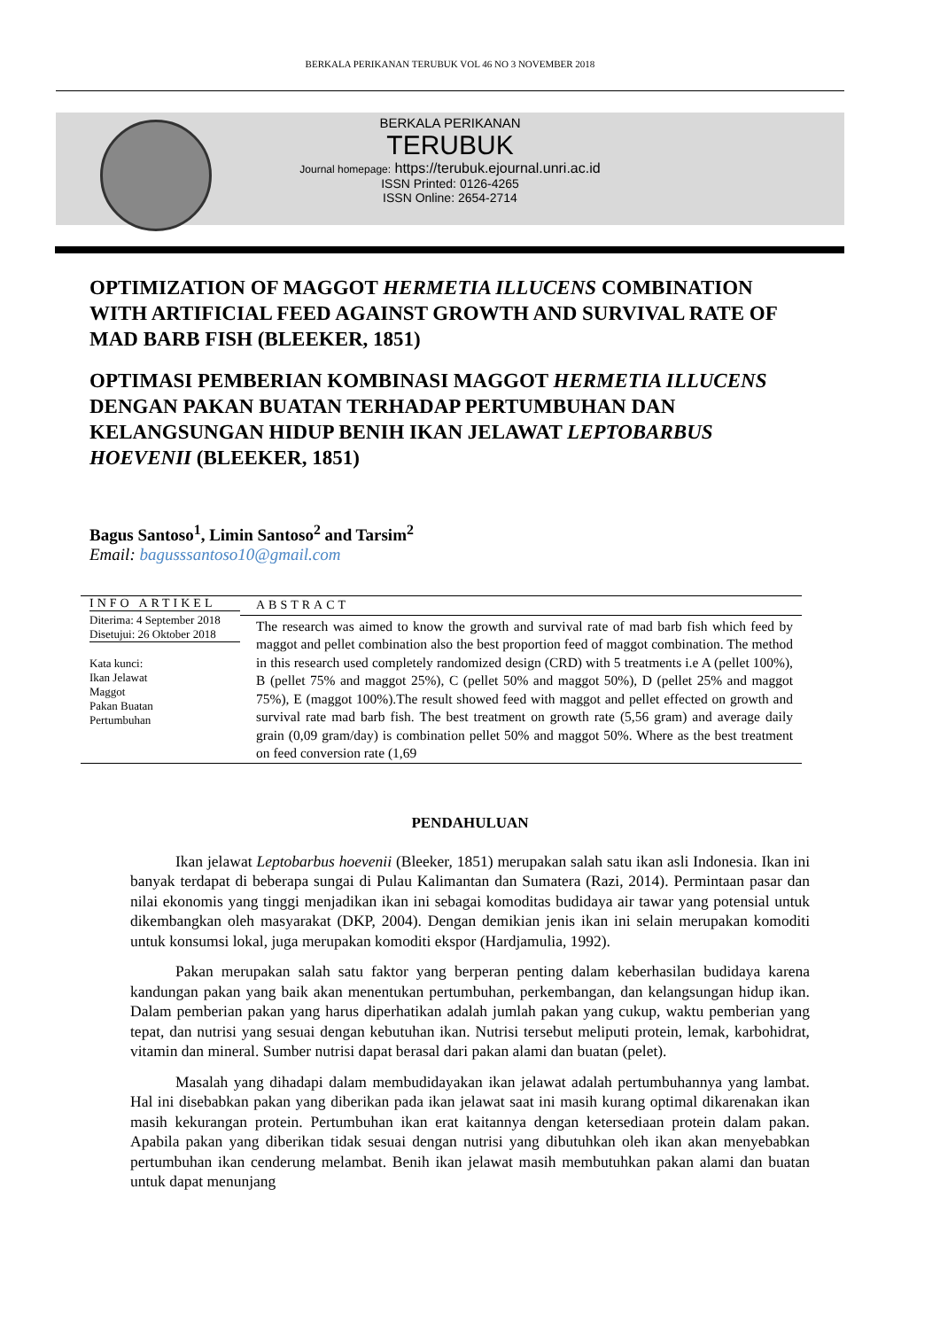BERKALA PERIKANAN TERUBUK VOL 46 NO 3 NOVEMBER 2018
BERKALA PERIKANAN
TERUBUK
Journal homepage: https://terubuk.ejournal.unri.ac.id
ISSN Printed: 0126-4265
ISSN Online: 2654-2714
OPTIMIZATION OF MAGGOT HERMETIA ILLUCENS COMBINATION WITH ARTIFICIAL FEED AGAINST GROWTH AND SURVIVAL RATE OF MAD BARB FISH (BLEEKER, 1851)
OPTIMASI PEMBERIAN KOMBINASI MAGGOT HERMETIA ILLUCENS DENGAN PAKAN BUATAN TERHADAP PERTUMBUHAN DAN KELANGSUNGAN HIDUP BENIH IKAN JELAWAT LEPTOBARBUS HOEVENII (BLEEKER, 1851)
Bagus Santoso<sup>1</sup>, Limin Santoso<sup>2</sup> and Tarsim<sup>2</sup>
Email: bagusssantoso10@gmail.com
INFO ARTIKEL
Diterima: 4 September 2018
Disetujui: 26 Oktober 2018
Kata kunci:
Ikan Jelawat
Maggot
Pakan Buatan
Pertumbuhan
ABSTRACT
The research was aimed to know the growth and survival rate of mad barb fish which feed by maggot and pellet combination also the best proportion feed of maggot combination. The method in this research used completely randomized design (CRD) with 5 treatments i.e A (pellet 100%), B (pellet 75% and maggot 25%), C (pellet 50% and maggot 50%), D (pellet 25% and maggot 75%), E (maggot 100%).The result showed feed with maggot and pellet effected on growth and survival rate mad barb fish. The best treatment on growth rate (5,56 gram) and average daily grain (0,09 gram/day) is combination pellet 50% and maggot 50%. Where as the best treatment on feed conversion rate (1,69
PENDAHULUAN
Ikan jelawat Leptobarbus hoevenii (Bleeker, 1851) merupakan salah satu ikan asli Indonesia. Ikan ini banyak terdapat di beberapa sungai di Pulau Kalimantan dan Sumatera (Razi, 2014). Permintaan pasar dan nilai ekonomis yang tinggi menjadikan ikan ini sebagai komoditas budidaya air tawar yang potensial untuk dikembangkan oleh masyarakat (DKP, 2004). Dengan demikian jenis ikan ini selain merupakan komoditi untuk konsumsi lokal, juga merupakan komoditi ekspor (Hardjamulia, 1992).
Pakan merupakan salah satu faktor yang berperan penting dalam keberhasilan budidaya karena kandungan pakan yang baik akan menentukan pertumbuhan, perkembangan, dan kelangsungan hidup ikan. Dalam pemberian pakan yang harus diperhatikan adalah jumlah pakan yang cukup, waktu pemberian yang tepat, dan nutrisi yang sesuai dengan kebutuhan ikan. Nutrisi tersebut meliputi protein, lemak, karbohidrat, vitamin dan mineral. Sumber nutrisi dapat berasal dari pakan alami dan buatan (pelet).
Masalah yang dihadapi dalam membudidayakan ikan jelawat adalah pertumbuhannya yang lambat. Hal ini disebabkan pakan yang diberikan pada ikan jelawat saat ini masih kurang optimal dikarenakan ikan masih kekurangan protein. Pertumbuhan ikan erat kaitannya dengan ketersediaan protein dalam pakan. Apabila pakan yang diberikan tidak sesuai dengan nutrisi yang dibutuhkan oleh ikan akan menyebabkan pertumbuhan ikan cenderung melambat. Benih ikan jelawat masih membutuhkan pakan alami dan buatan untuk dapat menunjang